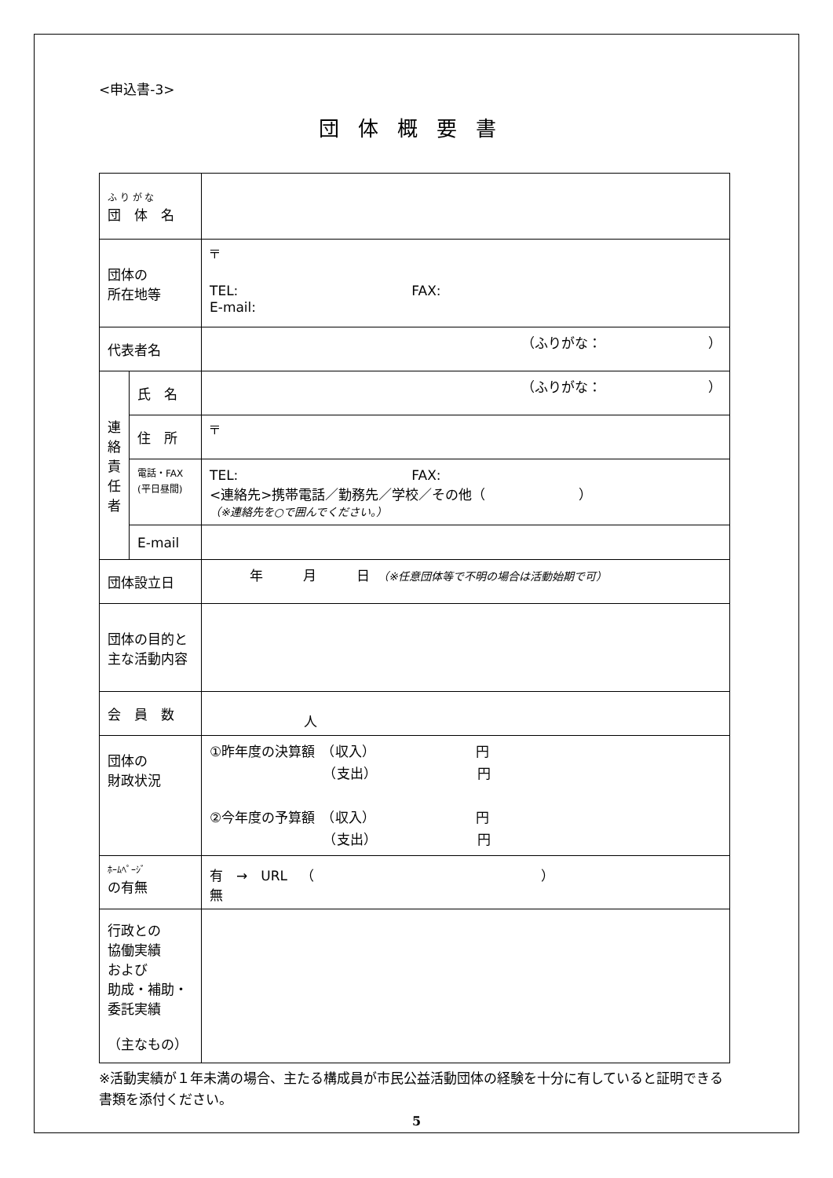<申込書-3>
団体概要書
| ふ り が な 団 体 名 | | |
| 団体の 所在地等 | | 〒 TEL: FAX: E-mail: |
| 代表者名 | | （ふりがな： ） |
| 連 絡 責 任 者 | 氏 名 | （ふりがな： ） |
| | 住 所 | 〒 |
| | 電話・FAX (平日昼間) | TEL: FAX: <連絡先>携帯電話／勤務先／学校／その他（ ） （※連絡先を○で囲んでください。） |
| | E-mail | |
| 団体設立日 | | 年 月 日 （※任意団体等で不明の場合は活動始期で可） |
| 団体の目的と主な活動内容 | | |
| 会 員 数 | | 人 |
| 団体の 財政状況 | | ①昨年度の決算額 （収入） 円 （支出） 円 ②今年度の予算額 （収入） 円 （支出） 円 |
| ﾎｰﾑﾍﾟｰｼﾞ の有無 | | 有 → URL （ ） 無 |
| 行政との 協働実績 および 助成・補助・ 委託実績 （主なもの） | | |
※活動実績が１年未満の場合、主たる構成員が市民公益活動団体の経験を十分に有していると証明できる書類を添付ください。
5